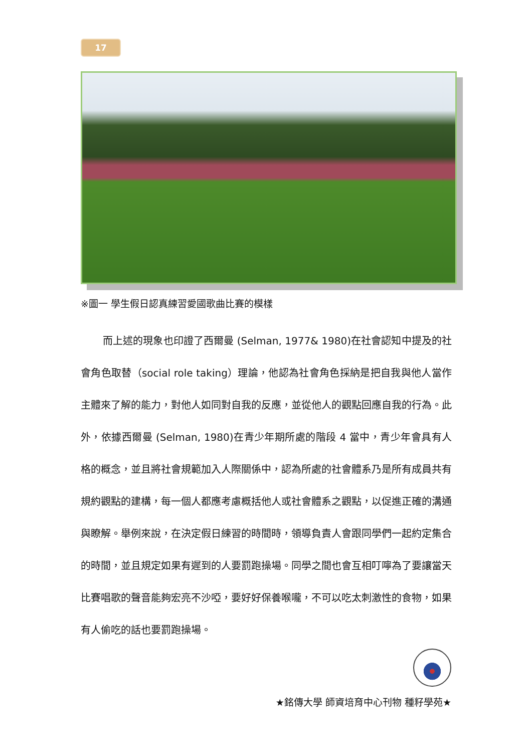17
※圖一 學生假日認真練習愛國歌曲比賽的模樣
而上述的現象也印證了西爾曼 (Selman, 1977& 1980)在社會認知中提及的社會角色取替（social role taking）理論，他認為社會角色採納是把自我與他人當作主體來了解的能力，對他人如同對自我的反應，並從他人的觀點回應自我的行為。此外，依據西爾曼 (Selman, 1980)在青少年期所處的階段 4 當中，青少年會具有人格的概念，並且將社會規範加入人際關係中，認為所處的社會體系乃是所有成員共有規約觀點的建構，每一個人都應考慮概括他人或社會體系之觀點，以促進正確的溝通與瞭解。舉例來說，在決定假日練習的時間時，領導負責人會跟同學們一起約定集合的時間，並且規定如果有遲到的人要罰跑操場。同學之間也會互相叮嚀為了要讓當天比賽唱歌的聲音能夠宏亮不沙啞，要好好保養喉嚨，不可以吃太刺激性的食物，如果有人偷吃的話也要罰跑操場。
★銘傳大學 師資培育中心刊物 種籽學苑★